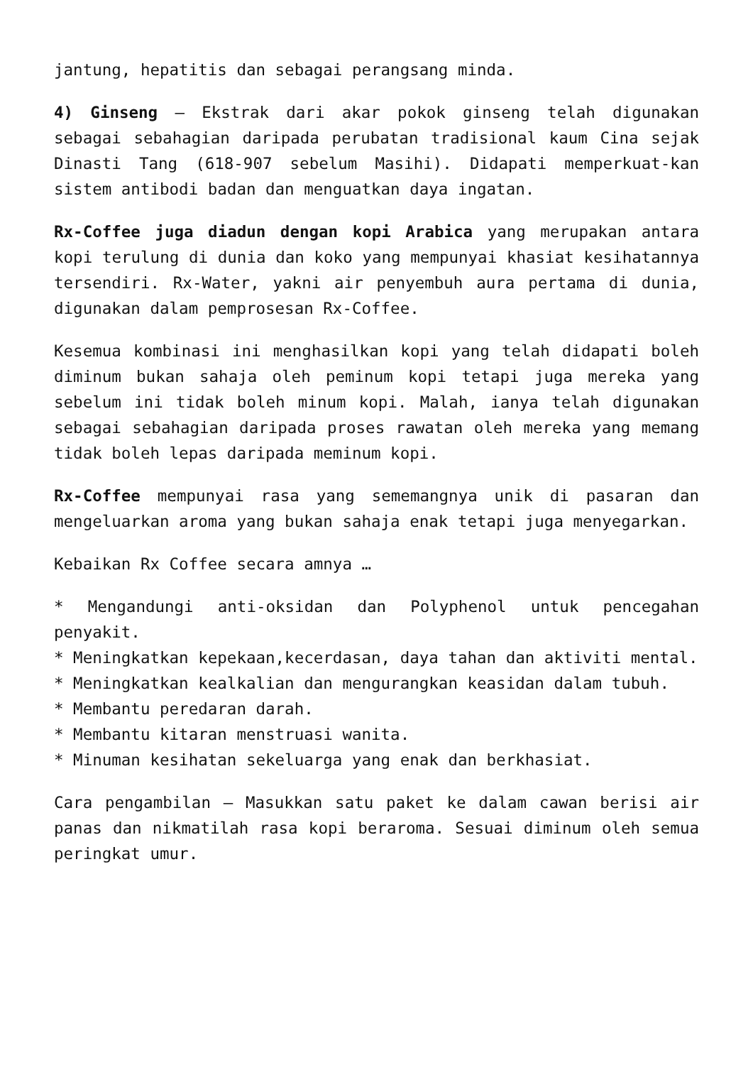jantung, hepatitis dan sebagai perangsang minda.
4) Ginseng – Ekstrak dari akar pokok ginseng telah digunakan sebagai sebahagian daripada perubatan tradisional kaum Cina sejak Dinasti Tang (618-907 sebelum Masihi). Didapati memperkuat-kan sistem antibodi badan dan menguatkan daya ingatan.
Rx-Coffee juga diadun dengan kopi Arabica yang merupakan antara kopi terulung di dunia dan koko yang mempunyai khasiat kesihatannya tersendiri. Rx-Water, yakni air penyembuh aura pertama di dunia, digunakan dalam pemprosesan Rx-Coffee.
Kesemua kombinasi ini menghasilkan kopi yang telah didapati boleh diminum bukan sahaja oleh peminum kopi tetapi juga mereka yang sebelum ini tidak boleh minum kopi. Malah, ianya telah digunakan sebagai sebahagian daripada proses rawatan oleh mereka yang memang tidak boleh lepas daripada meminum kopi.
Rx-Coffee mempunyai rasa yang sememangnya unik di pasaran dan mengeluarkan aroma yang bukan sahaja enak tetapi juga menyegarkan.
Kebaikan Rx Coffee secara amnya …
* Mengandungi anti-oksidan dan Polyphenol untuk pencegahan penyakit.
* Meningkatkan kepekaan,kecerdasan, daya tahan dan aktiviti mental.
* Meningkatkan kealkalian dan mengurangkan keasidan dalam tubuh.
* Membantu peredaran darah.
* Membantu kitaran menstruasi wanita.
* Minuman kesihatan sekeluarga yang enak dan berkhasiat.
Cara pengambilan – Masukkan satu paket ke dalam cawan berisi air panas dan nikmatilah rasa kopi beraroma. Sesuai diminum oleh semua peringkat umur.